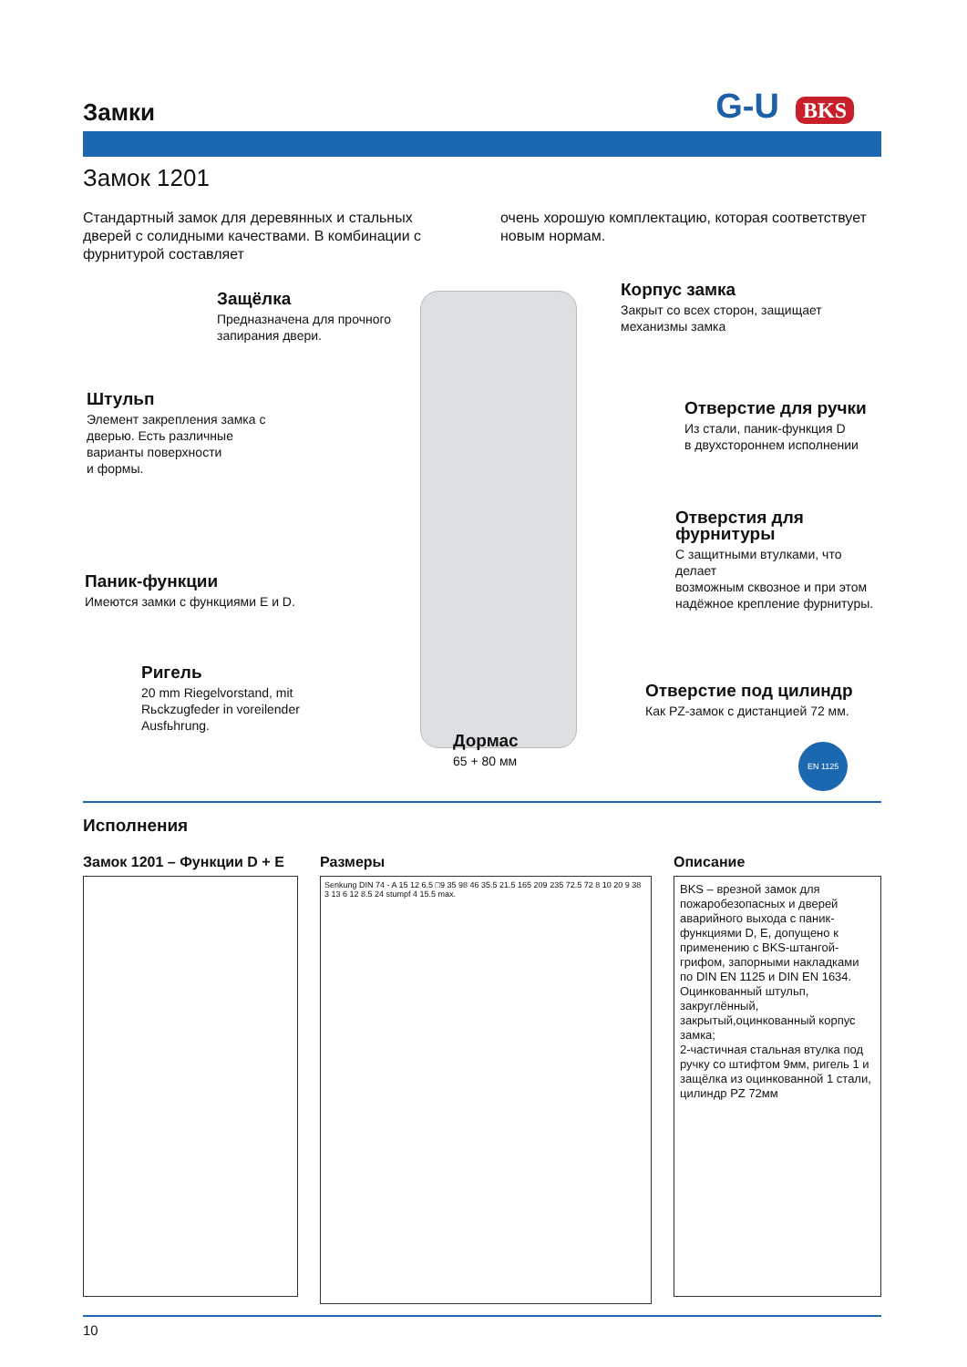Замки
G-U BKS
Замок 1201
Стандартный замок для деревянных и стальных дверей с солидными качествами. В комбинации с фурнитурой составляет
очень хорошую комплектацию, которая соответствует новым нормам.
Защёлка
Предназначена для прочного
запирания двери.
Корпус замка
Закрыт со всех сторон, защищает
механизмы замка
Штульп
Элемент закрепления замка с
дверью. Есть различные
варианты поверхности
и формы.
Отверстие для ручки
Из стали, паник-функция D
в двухстороннем исполнении
Отверстия для фурнитуры
С защитными втулками, что делает
возможным сквозное и при этом
надёжное крепление фурнитуры.
Паник-функции
Имеются замки с функциями E и D.
Ригель
20 mm Riegelvorstand, mit
Rьckzugfeder in voreilender
Ausfьhrung.
Отверстие под цилиндр
Как PZ-замок с дистанцией 72 мм.
Дормас
65 + 80 мм
EN 1125
Исполнения
Замок 1201 – Функции D + E
Размеры
Senkung DIN 74 - A 15 12 6.5 □9 35 98 46 35.5 21.5 165 209 235 72.5 72 8 10 20 9 38 3 13 6 12 8.5 24 stumpf 4 15.5 max.
Описание
BKS – врезной замок для пожаробезопасных и дверей аварийного выхода с паник-функциями D, E, допущено к применению с BKS-штангой-грифом, запорными накладками по DIN EN 1125 и DIN EN 1634.
Оцинкованный штульп, закруглённый, закрытый,оцинкованный корпус замка;
2-частичная стальная втулка под ручку со штифтом 9мм, ригель 1 и защёлка из оцинкованной 1 стали, цилиндр PZ 72мм
10